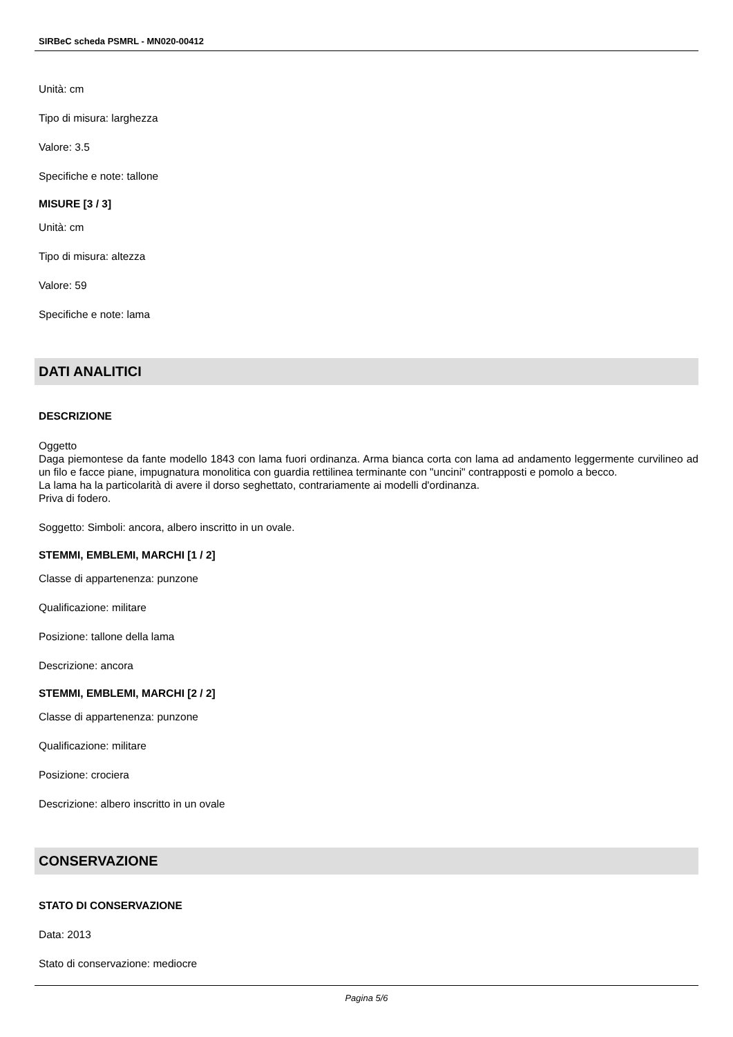SIRBeC scheda PSMRL - MN020-00412
Unità: cm
Tipo di misura: larghezza
Valore: 3.5
Specifiche e note: tallone
MISURE [3 / 3]
Unità: cm
Tipo di misura: altezza
Valore: 59
Specifiche e note: lama
DATI ANALITICI
DESCRIZIONE
Oggetto
Daga piemontese da fante modello 1843 con lama fuori ordinanza. Arma bianca corta con lama ad andamento leggermente curvilineo ad un filo e facce piane, impugnatura monolitica con guardia rettilinea terminante con "uncini" contrapposti e pomolo a becco.
La lama ha la particolarità di avere il dorso seghettato, contrariamente ai modelli d'ordinanza.
Priva di fodero.
Soggetto: Simboli: ancora, albero inscritto in un ovale.
STEMMI, EMBLEMI, MARCHI [1 / 2]
Classe di appartenenza: punzone
Qualificazione: militare
Posizione: tallone della lama
Descrizione: ancora
STEMMI, EMBLEMI, MARCHI [2 / 2]
Classe di appartenenza: punzone
Qualificazione: militare
Posizione: crociera
Descrizione: albero inscritto in un ovale
CONSERVAZIONE
STATO DI CONSERVAZIONE
Data: 2013
Stato di conservazione: mediocre
Pagina 5/6